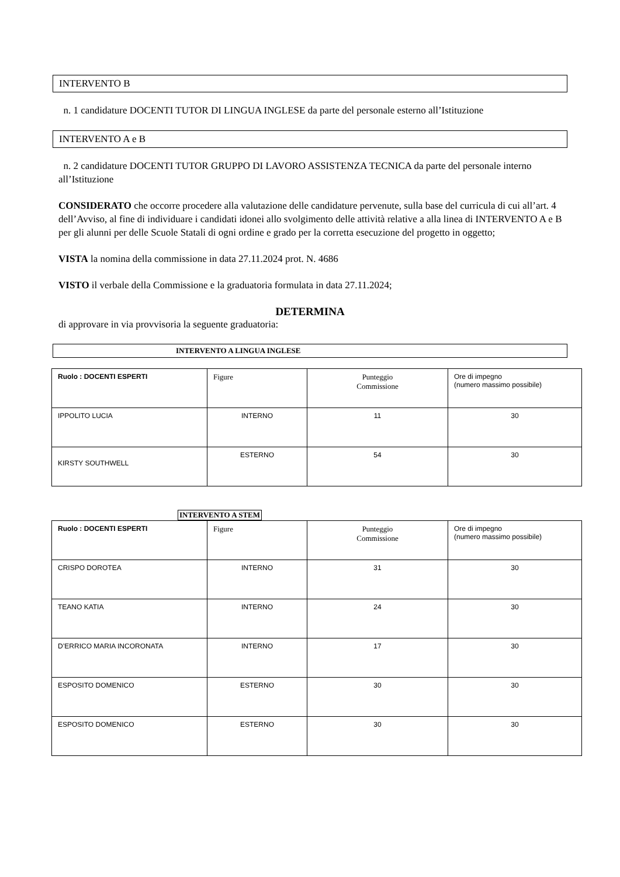INTERVENTO B
n. 1 candidature DOCENTI TUTOR DI LINGUA INGLESE da parte del personale esterno all’Istituzione
INTERVENTO A e B
n. 2 candidature DOCENTI TUTOR GRUPPO DI LAVORO ASSISTENZA TECNICA da parte del personale interno all’Istituzione
CONSIDERATO che occorre procedere alla valutazione delle candidature pervenute, sulla base del curricula di cui all’art. 4 dell’Avviso, al fine di individuare i candidati idonei allo svolgimento delle attività relative a alla linea di INTERVENTO A e B per gli alunni per delle Scuole Statali di ogni ordine e grado per la corretta esecuzione del progetto in oggetto;
VISTA la nomina della commissione in data 27.11.2024 prot. N. 4686
VISTO il verbale della Commissione e la graduatoria formulata in data 27.11.2024;
DETERMINA
di approvare in via provvisoria la seguente graduatoria:
INTERVENTO A LINGUA INGLESE
| Ruolo : DOCENTI ESPERTI | Figure | Punteggio Commissione | Ore di impegno (numero massimo possibile) |
| IPPOLITO LUCIA | INTERNO | 11 | 30 |
| KIRSTY SOUTHWELL | ESTERNO | 54 | 30 |
INTERVENTO A STEM
| Ruolo : DOCENTI ESPERTI | Figure | Punteggio Commissione | Ore di impegno (numero massimo possibile) |
| CRISPO DOROTEA | INTERNO | 31 | 30 |
| TEANO KATIA | INTERNO | 24 | 30 |
| D’ERRICO MARIA INCORONATA | INTERNO | 17 | 30 |
| ESPOSITO DOMENICO | ESTERNO | 30 | 30 |
| ESPOSITO DOMENICO | ESTERNO | 30 | 30 |